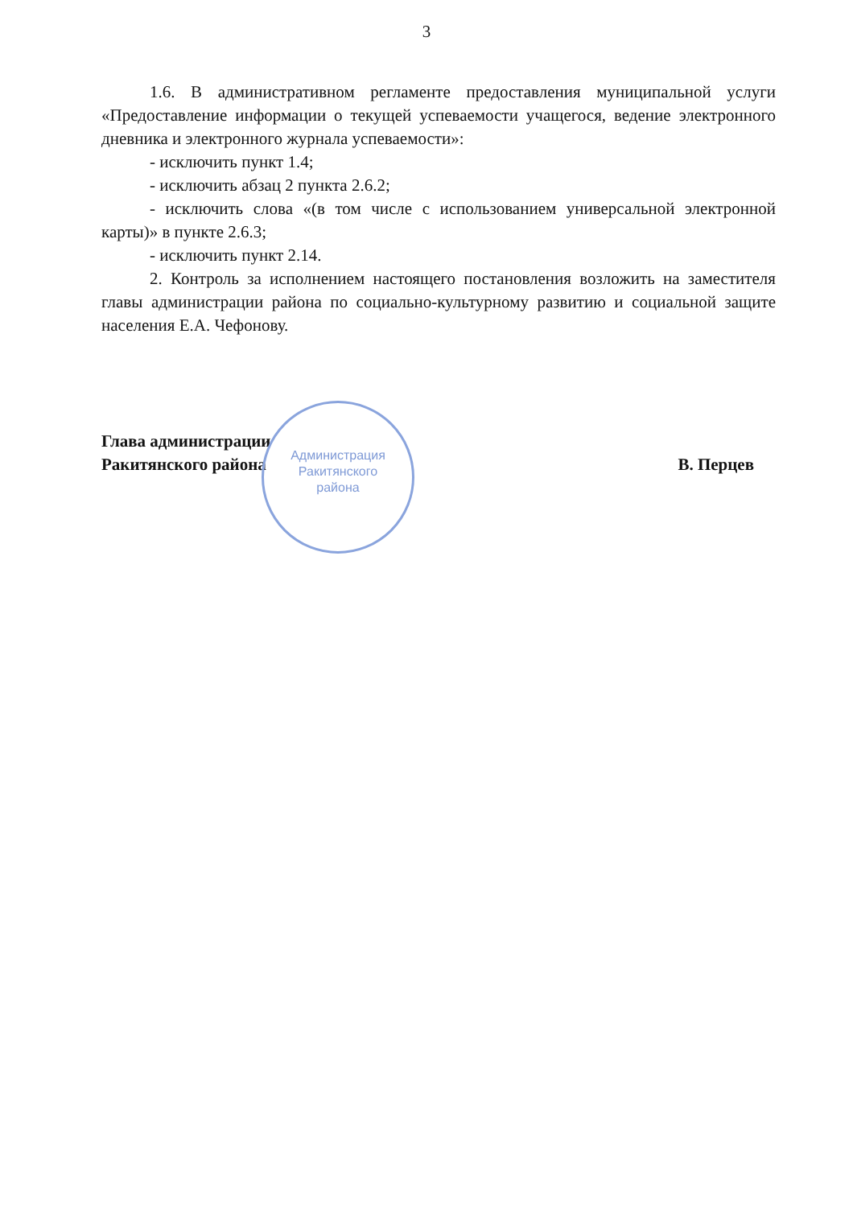3
1.6. В административном регламенте предоставления муниципальной услуги «Предоставление информации о текущей успеваемости учащегося, ведение электронного дневника и электронного журнала успеваемости»:
- исключить пункт 1.4;
- исключить абзац 2 пункта 2.6.2;
- исключить слова «(в том числе с использованием универсальной электронной карты)» в пункте 2.6.3;
- исключить пункт 2.14.
2. Контроль за исполнением настоящего постановления возложить на заместителя главы администрации района по социально-культурному развитию и социальной защите населения Е.А. Чефонову.
Глава администрации
Ракитянского района
В. Перцев
Администрация
Ракитянского
района